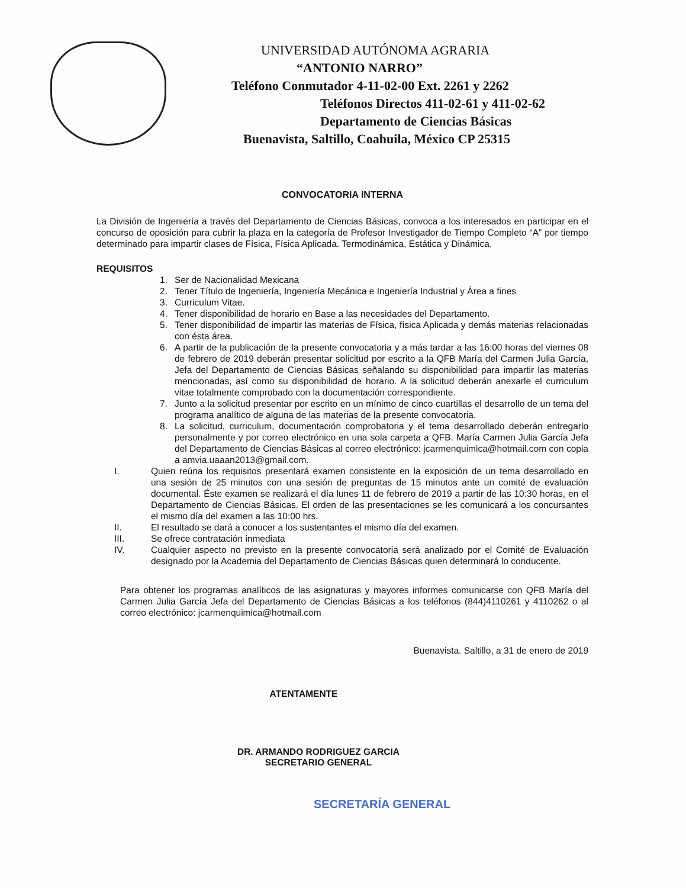UNIVERSIDAD AUTÓNOMA AGRARIA
“ANTONIO NARRO”
Teléfono Conmutador 4-11-02-00 Ext. 2261 y 2262
Teléfonos Directos 411-02-61 y 411-02-62
Departamento de Ciencias Básicas
Buenavista, Saltillo, Coahuila, México CP 25315
CONVOCATORIA INTERNA
La División de Ingeniería a través del Departamento de Ciencias Básicas, convoca a los interesados en participar en el concurso de oposición para cubrir la plaza en la categoría de Profesor Investigador de Tiempo Completo “A” por tiempo determinado para impartir clases de Física, Física Aplicada. Termodinámica, Estática y Dinámica.
REQUISITOS
1. Ser de Nacionalidad Mexicana
2. Tener Título de Ingeniería, Ingeniería Mecánica e Ingeniería Industrial y Área a fines
3. Curriculum Vitae.
4. Tener disponibilidad de horario en Base a las necesidades del Departamento.
5. Tener disponibilidad de impartir las materias de Física, física Aplicada y demás materias relacionadas con ésta área.
6. A partir de la publicación de la presente convocatoria y a más tardar a las 16:00 horas del viernes 08 de febrero de 2019 deberán presentar solicitud por escrito a la QFB María del Carmen Julia García, Jefa del Departamento de Ciencias Básicas señalando su disponibilidad para impartir las materias mencionadas, así como su disponibilidad de horario. A la solicitud deberán anexarle el curriculum vitae totalmente comprobado con la documentación correspondiente.
7. Junto a la solicitud presentar por escrito en un mínimo de cinco cuartillas el desarrollo de un tema del programa analítico de alguna de las materias de la presente convocatoria.
8. La solicitud, curriculum, documentación comprobatoria y el tema desarrollado deberán entregarlo personalmente y por correo electrónico en una sola carpeta a QFB. María Carmen Julia García Jefa del Departamento de Ciencias Básicas al correo electrónico: jcarmenquimica@hotmail.com con copia a amvia.uaaan2013@gmail.com.
I. Quien reúna los requisitos presentará examen consistente en la exposición de un tema desarrollado en una sesión de 25 minutos con una sesión de preguntas de 15 minutos ante un comité de evaluación documental. Éste examen se realizará el día lunes 11 de febrero de 2019 a partir de las 10:30 horas, en el Departamento de Ciencias Básicas. El orden de las presentaciones se les comunicará a los concursantes el mismo día del examen a las 10:00 hrs.
II. El resultado se dará a conocer a los sustentantes el mismo día del examen.
III. Se ofrece contratación inmediata
IV. Cualquier aspecto no previsto en la presente convocatoria será analizado por el Comité de Evaluación designado por la Academia del Departamento de Ciencias Básicas quien determinará lo conducente.
Para obtener los programas analíticos de las asignaturas y mayores informes comunicarse con QFB María del Carmen Julia García Jefa del Departamento de Ciencias Básicas a los teléfonos (844)4110261 y 4110262 o al correo electrónico: jcarmenquimica@hotmail.com
Buenavista. Saltillo, a 31 de enero de 2019
ATENTAMENTE
DR. ARMANDO RODRIGUEZ GARCIA
SECRETARIO GENERAL
SECRETARÍA GENERAL